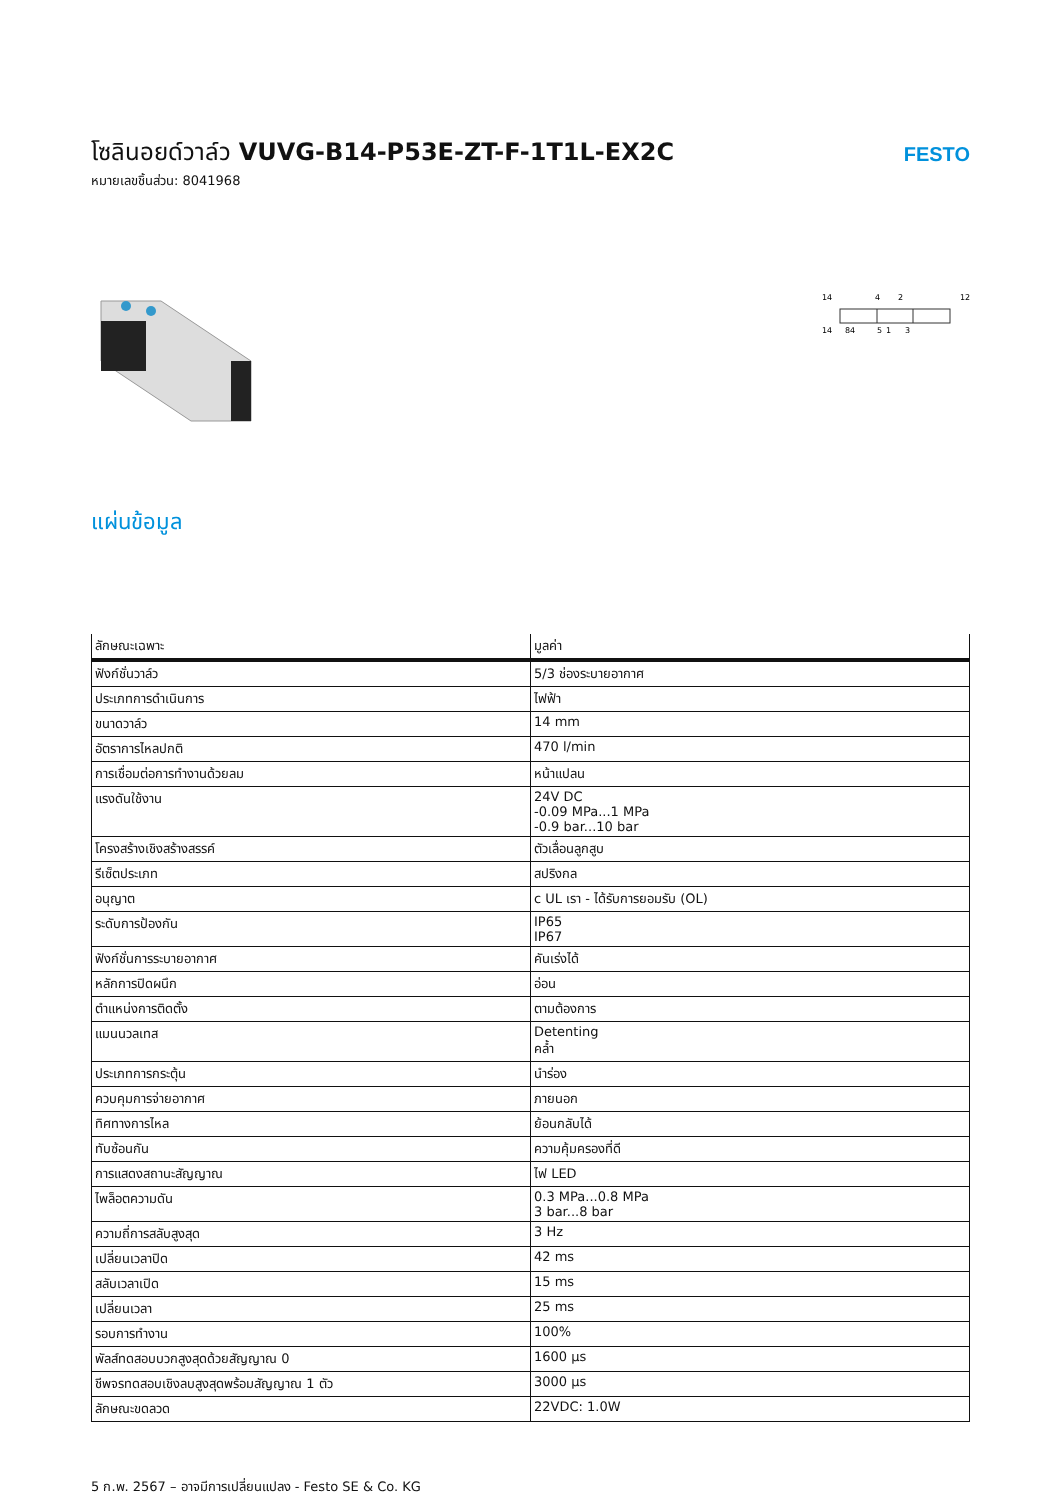โซลินอยด์วาล์ว VUVG-B14-P53E-ZT-F-1T1L-EX2C
หมายเลขชิ้นส่วน: 8041968
FESTO
14
4
2
12
14
84
5
1
3
แผ่นข้อมูล
| ลักษณะเฉพาะ | มูลค่า |
| --- | --- |
| ฟังก์ชั่นวาล์ว | 5/3 ช่องระบายอากาศ |
| ประเภทการดำเนินการ | ไฟฟ้า |
| ขนาดวาล์ว | 14 mm |
| อัตราการไหลปกติ | 470 l/min |
| การเชื่อมต่อการทำงานด้วยลม | หน้าแปลน |
| แรงดันใช้งาน | 24V DC -0.09 MPa...1 MPa -0.9 bar...10 bar |
| โครงสร้างเชิงสร้างสรรค์ | ตัวเลื่อนลูกสูบ |
| รีเซ็ตประเภท | สปริงกล |
| อนุญาต | c UL เรา - ได้รับการยอมรับ (OL) |
| ระดับการป้องกัน | IP65 IP67 |
| ฟังก์ชั่นการระบายอากาศ | คันเร่งได้ |
| หลักการปิดผนึก | อ่อน |
| ตำแหน่งการติดตั้ง | ตามต้องการ |
| แมนนวลเทส | Detenting คล้ำ |
| ประเภทการกระตุ้น | นำร่อง |
| ควบคุมการจ่ายอากาศ | ภายนอก |
| ทิศทางการไหล | ย้อนกลับได้ |
| ทับซ้อนกัน | ความคุ้มครองที่ดี |
| การแสดงสถานะสัญญาณ | ไฟ LED |
| ไพล็อตความดัน | 0.3 MPa...0.8 MPa 3 bar...8 bar |
| ความถี่การสลับสูงสุด | 3 Hz |
| เปลี่ยนเวลาปิด | 42 ms |
| สลับเวลาเปิด | 15 ms |
| เปลี่ยนเวลา | 25 ms |
| รอบการทำงาน | 100% |
| พัลส์ทดสอบบวกสูงสุดด้วยสัญญาณ 0 | 1600 µs |
| ชีพจรทดสอบเชิงลบสูงสุดพร้อมสัญญาณ 1 ตัว | 3000 µs |
| ลักษณะขดลวด | 22VDC: 1.0W |
5 ก.พ. 2567 – อาจมีการเปลี่ยนแปลง - Festo SE & Co. KG